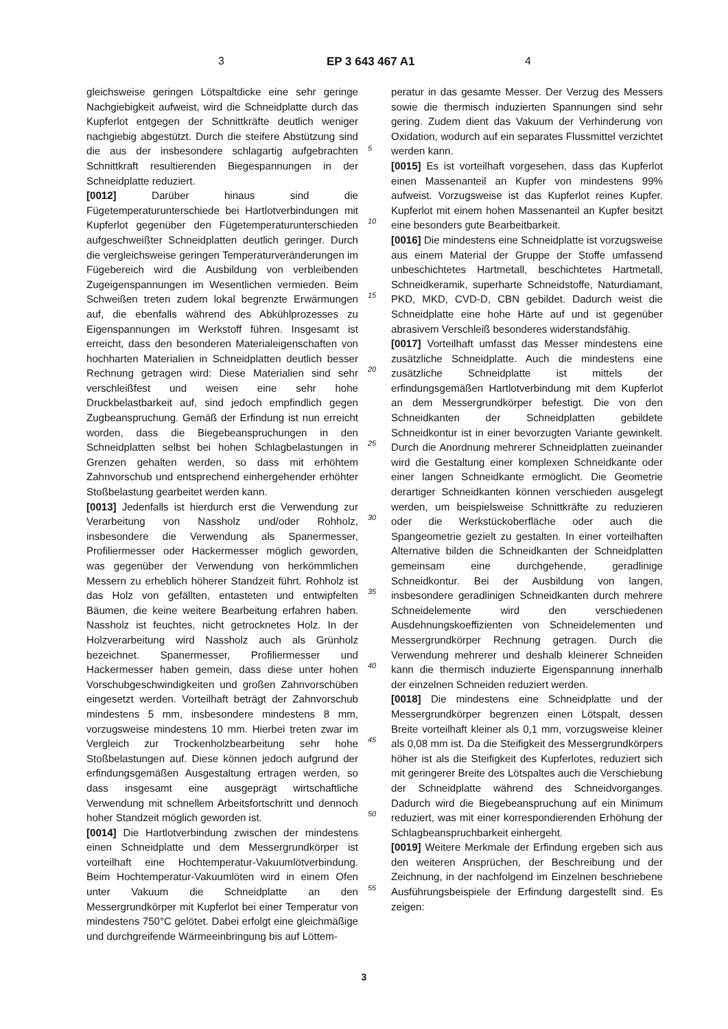3 EP 3 643 467 A1 4
gleichsweise geringen Lötspaltdicke eine sehr geringe Nachgiebigkeit aufweist, wird die Schneidplatte durch das Kupferlot entgegen der Schnittkräfte deutlich weniger nachgiebig abgestützt. Durch die steifere Abstützung sind die aus der insbesondere schlagartig aufgebrachten Schnittkraft resultierenden Biegespannungen in der Schneidplatte reduziert.
[0012] Darüber hinaus sind die Fügetemperaturunterschiede bei Hartlotverbindungen mit Kupferlot gegenüber den Fügetemperaturunterschieden aufgeschweißter Schneidplatten deutlich geringer. Durch die vergleichsweise geringen Temperaturveränderungen im Fügebereich wird die Ausbildung von verbleibenden Zugeigenspannungen im Wesentlichen vermieden. Beim Schweißen treten zudem lokal begrenzte Erwärmungen auf, die ebenfalls während des Abkühlprozesses zu Eigenspannungen im Werkstoff führen. Insgesamt ist erreicht, dass den besonderen Materialeigenschaften von hochharten Materialien in Schneidplatten deutlich besser Rechnung getragen wird: Diese Materialien sind sehr verschleißfest und weisen eine sehr hohe Druckbelastbarkeit auf, sind jedoch empfindlich gegen Zugbeanspruchung. Gemäß der Erfindung ist nun erreicht worden, dass die Biegebeanspruchungen in den Schneidplatten selbst bei hohen Schlagbelastungen in Grenzen gehalten werden, so dass mit erhöhtem Zahnvorschub und entsprechend einhergehender erhöhter Stoßbelastung gearbeitet werden kann.
[0013] Jedenfalls ist hierdurch erst die Verwendung zur Verarbeitung von Nassholz und/oder Rohholz, insbesondere die Verwendung als Spanermesser, Profiliermesser oder Hackermesser möglich geworden, was gegenüber der Verwendung von herkömmlichen Messern zu erheblich höherer Standzeit führt. Rohholz ist das Holz von gefällten, entasteten und entwipfelten Bäumen, die keine weitere Bearbeitung erfahren haben. Nassholz ist feuchtes, nicht getrocknetes Holz. In der Holzverarbeitung wird Nassholz auch als Grünholz bezeichnet. Spanermesser, Profiliermesser und Hackermesser haben gemein, dass diese unter hohen Vorschubgeschwindigkeiten und großen Zahnvorschüben eingesetzt werden. Vorteilhaft beträgt der Zahnvorschub mindestens 5 mm, insbesondere mindestens 8 mm, vorzugsweise mindestens 10 mm. Hierbei treten zwar im Vergleich zur Trockenholzbearbeitung sehr hohe Stoßbelastungen auf. Diese können jedoch aufgrund der erfindungsgemäßen Ausgestaltung ertragen werden, so dass insgesamt eine ausgeprägt wirtschaftliche Verwendung mit schnellem Arbeitsfortschritt und dennoch hoher Standzeit möglich geworden ist.
[0014] Die Hartlotverbindung zwischen der mindestens einen Schneidplatte und dem Messergrundkörper ist vorteilhaft eine Hochtemperatur-Vakuumlötverbindung. Beim Hochtemperatur-Vakuumlöten wird in einem Ofen unter Vakuum die Schneidplatte an den Messergrundkörper mit Kupferlot bei einer Temperatur von mindestens 750°C gelötet. Dabei erfolgt eine gleichmäßige und durchgreifende Wärmeeinbringung bis auf Löttem-
peratur in das gesamte Messer. Der Verzug des Messers sowie die thermisch induzierten Spannungen sind sehr gering. Zudem dient das Vakuum der Verhinderung von Oxidation, wodurch auf ein separates Flussmittel verzichtet werden kann.
[0015] Es ist vorteilhaft vorgesehen, dass das Kupferlot einen Massenanteil an Kupfer von mindestens 99% aufweist. Vorzugsweise ist das Kupferlot reines Kupfer. Kupferlot mit einem hohen Massenanteil an Kupfer besitzt eine besonders gute Bearbeitbarkeit.
[0016] Die mindestens eine Schneidplatte ist vorzugsweise aus einem Material der Gruppe der Stoffe umfassend unbeschichtetes Hartmetall, beschichtetes Hartmetall, Schneidkeramik, superharte Schneidstoffe, Naturdiamant, PKD, MKD, CVD-D, CBN gebildet. Dadurch weist die Schneidplatte eine hohe Härte auf und ist gegenüber abrasivem Verschleiß besonderes widerstandsfähig.
[0017] Vorteilhaft umfasst das Messer mindestens eine zusätzliche Schneidplatte. Auch die mindestens eine zusätzliche Schneidplatte ist mittels der erfindungsgemäßen Hartlotverbindung mit dem Kupferlot an dem Messergrundkörper befestigt. Die von den Schneidkanten der Schneidplatten gebildete Schneidkontur ist in einer bevorzugten Variante gewinkelt. Durch die Anordnung mehrerer Schneidplatten zueinander wird die Gestaltung einer komplexen Schneidkante oder einer langen Schneidkante ermöglicht. Die Geometrie derartiger Schneidkanten können verschieden ausgelegt werden, um beispielsweise Schnittkräfte zu reduzieren oder die Werkstückoberfläche oder auch die Spangeometrie gezielt zu gestalten. In einer vorteilhaften Alternative bilden die Schneidkanten der Schneidplatten gemeinsam eine durchgehende, geradlinige Schneidkontur. Bei der Ausbildung von langen, insbesondere geradlinigen Schneidkanten durch mehrere Schneidelemente wird den verschiedenen Ausdehnungskoeffizienten von Schneidelementen und Messergrundkörper Rechnung getragen. Durch die Verwendung mehrerer und deshalb kleinerer Schneiden kann die thermisch induzierte Eigenspannung innerhalb der einzelnen Schneiden reduziert werden.
[0018] Die mindestens eine Schneidplatte und der Messergrundkörper begrenzen einen Lötspalt, dessen Breite vorteilhaft kleiner als 0,1 mm, vorzugsweise kleiner als 0,08 mm ist. Da die Steifigkeit des Messergrundkörpers höher ist als die Steifigkeit des Kupferlotes, reduziert sich mit geringerer Breite des Lötspaltes auch die Verschiebung der Schneidplatte während des Schneidvorganges. Dadurch wird die Biegebeanspruchung auf ein Minimum reduziert, was mit einer korrespondierenden Erhöhung der Schlagbeanspruchbarkeit einhergeht.
[0019] Weitere Merkmale der Erfindung ergeben sich aus den weiteren Ansprüchen, der Beschreibung und der Zeichnung, in der nachfolgend im Einzelnen beschriebene Ausführungsbeispiele der Erfindung dargestellt sind. Es zeigen:
5
10
15
20
25
30
35
40
45
50
55
3